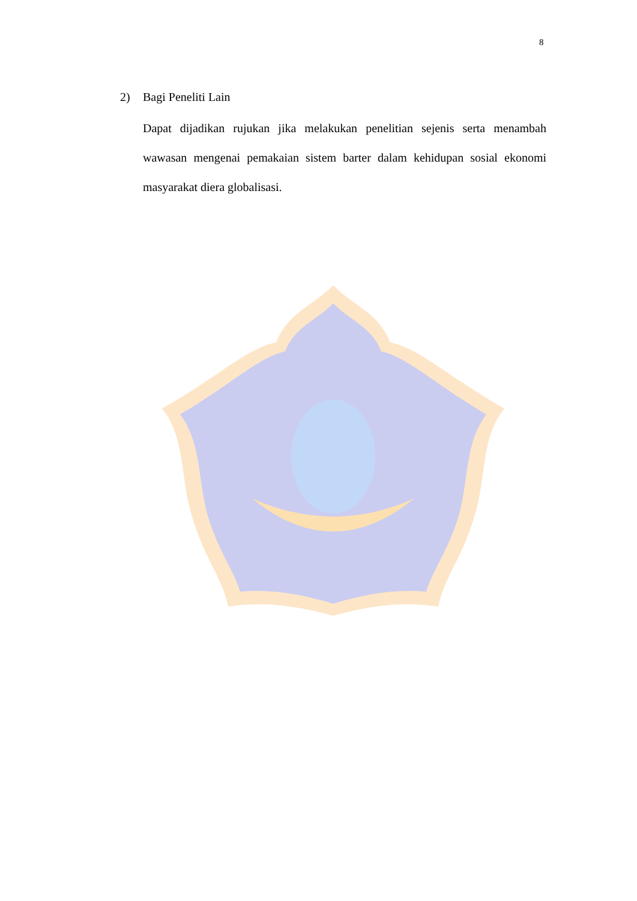8
2) Bagi Peneliti Lain
Dapat dijadikan rujukan jika melakukan penelitian sejenis serta menambah wawasan mengenai pemakaian sistem barter dalam kehidupan sosial ekonomi masyarakat diera globalisasi.